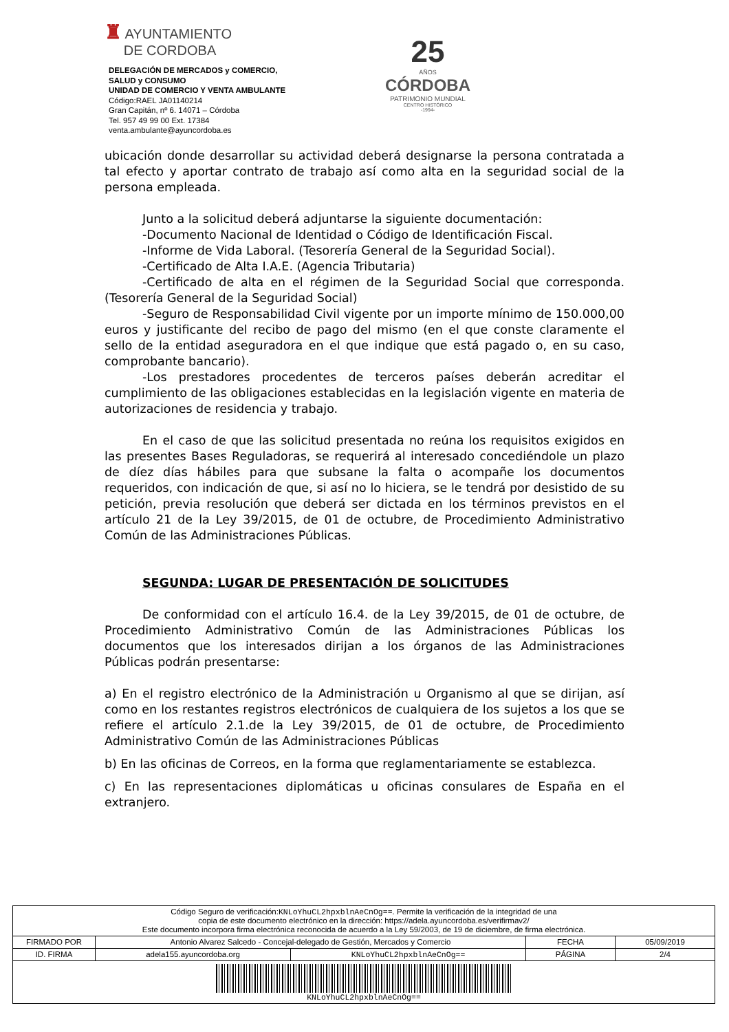♜ AYUNTAMIENTO
DE CORDOBA
DELEGACIÓN DE MERCADOS y COMERCIO,
SALUD y CONSUMO
UNIDAD DE COMERCIO Y VENTA AMBULANTE
Código:RAEL JA01140214
Gran Capitán, nº 6. 14071 – Córdoba
Tel. 957 49 99 00 Ext. 17384
venta.ambulante@ayuncordoba.es
25
AÑOS
CÓRDOBA
PATRIMONIO MUNDIAL
CENTRO HISTÓRICO
-1994-
ubicación donde desarrollar su actividad deberá designarse la persona contratada a tal efecto y aportar contrato de trabajo así como alta en la seguridad social de la persona empleada.
Junto a la solicitud deberá adjuntarse la siguiente documentación:
-Documento Nacional de Identidad o Código de Identificación Fiscal.
-Informe de Vida Laboral. (Tesorería General de la Seguridad Social).
-Certificado de Alta I.A.E. (Agencia Tributaria)
-Certificado de alta en el régimen de la Seguridad Social que corresponda. (Tesorería General de la Seguridad Social)
-Seguro de Responsabilidad Civil vigente por un importe mínimo de 150.000,00 euros y justificante del recibo de pago del mismo (en el que conste claramente el sello de la entidad aseguradora en el que indique que está pagado o, en su caso, comprobante bancario).
-Los prestadores procedentes de terceros países deberán acreditar el cumplimiento de las obligaciones establecidas en la legislación vigente en materia de autorizaciones de residencia y trabajo.
En el caso de que las solicitud presentada no reúna los requisitos exigidos en las presentes Bases Reguladoras, se requerirá al interesado concediéndole un plazo de díez días hábiles para que subsane la falta o acompañe los documentos requeridos, con indicación de que, si así no lo hiciera, se le tendrá por desistido de su petición, previa resolución que deberá ser dictada en los términos previstos en el artículo 21 de la Ley 39/2015, de 01 de octubre, de Procedimiento Administrativo Común de las Administraciones Públicas.
SEGUNDA: LUGAR DE PRESENTACIÓN DE SOLICITUDES
De conformidad con el artículo 16.4. de la Ley 39/2015, de 01 de octubre, de Procedimiento Administrativo Común de las Administraciones Públicas los documentos que los interesados dirijan a los órganos de las Administraciones Públicas podrán presentarse:
a) En el registro electrónico de la Administración u Organismo al que se dirijan, así como en los restantes registros electrónicos de cualquiera de los sujetos a los que se refiere el artículo 2.1.de la Ley 39/2015, de 01 de octubre, de Procedimiento Administrativo Común de las Administraciones Públicas
b) En las oficinas de Correos, en la forma que reglamentariamente se establezca.
c) En las representaciones diplomáticas u oficinas consulares de España en el extranjero.
| Código Seguro de verificación: KNLoYhuCL2hpxblnAeCnOg== . Permite la verificación de la integridad de una copia de este documento electrónico en la dirección: https://adela.ayuncordoba.es/verifirmav2/ Este documento incorpora firma electrónica reconocida de acuerdo a la Ley 59/2003, de 19 de diciembre, de firma electrónica. | | | | |
| FIRMADO POR | Antonio Alvarez Salcedo - Concejal-delegado de Gestión, Mercados y Comercio | | FECHA | 05/09/2019 |
| ID. FIRMA | adela155.ayuncordoba.org | KNLoYhuCL2hpxblnAeCnOg== | PÁGINA | 2/4 |
| KNLoYhuCL2hpxblnAeCnOg== | | | | |